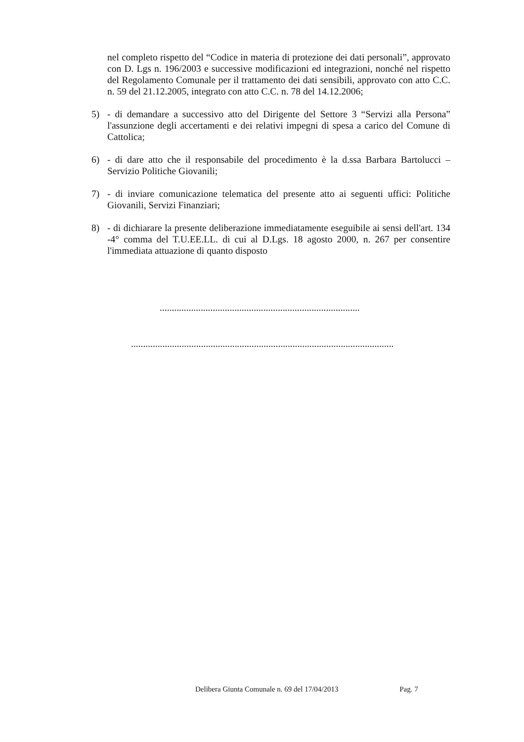nel completo rispetto del “Codice in materia di protezione dei dati personali”, approvato con D. Lgs n. 196/2003 e successive modificazioni ed integrazioni, nonché nel rispetto del Regolamento Comunale per il trattamento dei dati sensibili, approvato con atto C.C. n. 59 del 21.12.2005, integrato con atto C.C. n. 78 del 14.12.2006;
5) - di demandare a successivo atto del Dirigente del Settore 3 “Servizi alla Persona” l'assunzione degli accertamenti e dei relativi impegni di spesa a carico del Comune di Cattolica;
6) - di dare atto che il responsabile del procedimento è la d.ssa Barbara Bartolucci – Servizio Politiche Giovanili;
7) - di inviare comunicazione telematica del presente atto ai seguenti uffici: Politiche Giovanili, Servizi Finanziari;
8) - di dichiarare la presente deliberazione immediatamente eseguibile ai sensi dell'art. 134 -4° comma del T.U.EE.LL. di cui al D.Lgs. 18 agosto 2000, n. 267 per consentire l'immediata attuazione di quanto disposto
...................................................................................
.............................................................................................................
Delibera Giunta Comunale n. 69 del 17/04/2013 Pag. 7